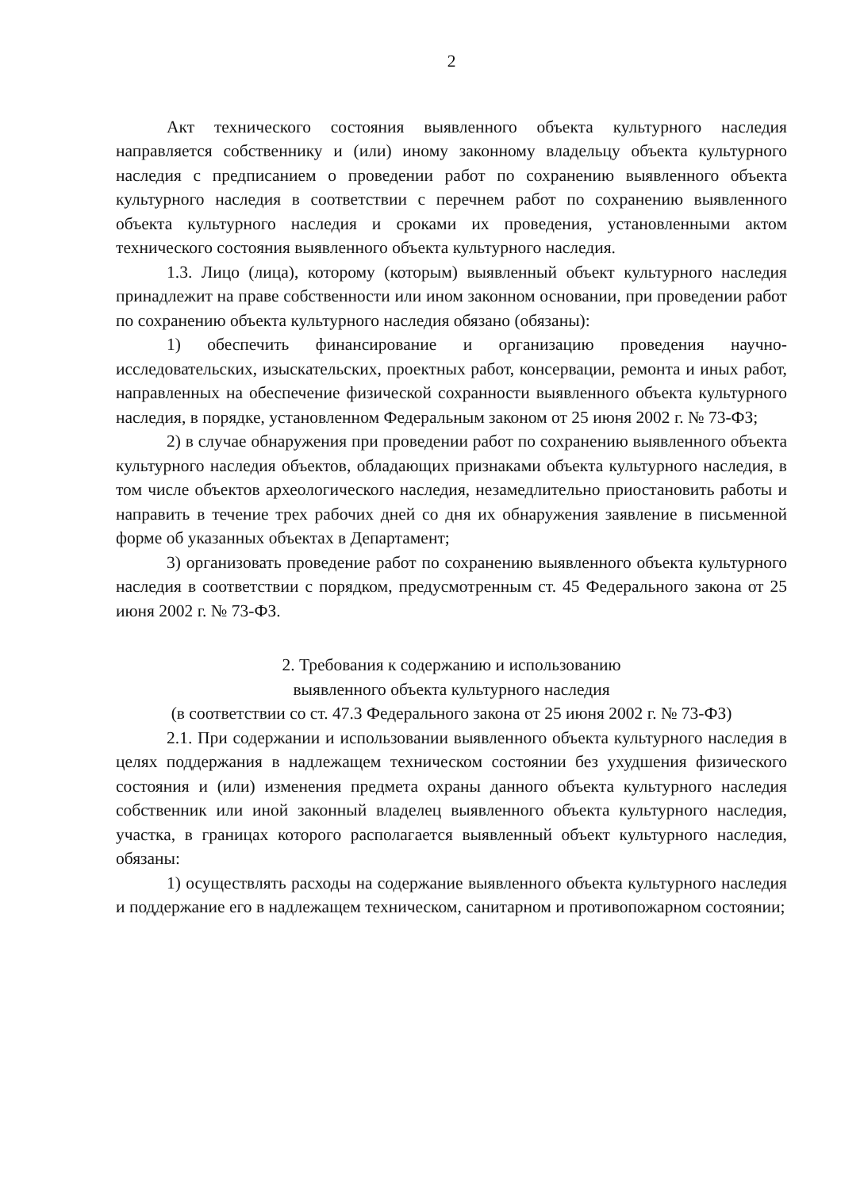2
Акт технического состояния выявленного объекта культурного наследия направляется собственнику и (или) иному законному владельцу объекта культурного наследия с предписанием о проведении работ по сохранению выявленного объекта культурного наследия в соответствии с перечнем работ по сохранению выявленного объекта культурного наследия и сроками их проведения, установленными актом технического состояния выявленного объекта культурного наследия.
1.3. Лицо (лица), которому (которым) выявленный объект культурного наследия принадлежит на праве собственности или ином законном основании, при проведении работ по сохранению объекта культурного наследия обязано (обязаны):
1) обеспечить финансирование и организацию проведения научно-исследовательских, изыскательских, проектных работ, консервации, ремонта и иных работ, направленных на обеспечение физической сохранности выявленного объекта культурного наследия, в порядке, установленном Федеральным законом от 25 июня 2002 г. № 73-ФЗ;
2) в случае обнаружения при проведении работ по сохранению выявленного объекта культурного наследия объектов, обладающих признаками объекта культурного наследия, в том числе объектов археологического наследия, незамедлительно приостановить работы и направить в течение трех рабочих дней со дня их обнаружения заявление в письменной форме об указанных объектах в Департамент;
3) организовать проведение работ по сохранению выявленного объекта культурного наследия в соответствии с порядком, предусмотренным ст. 45 Федерального закона от 25 июня 2002 г. № 73-ФЗ.
2. Требования к содержанию и использованию
выявленного объекта культурного наследия
(в соответствии со ст. 47.3 Федерального закона от 25 июня 2002 г. № 73-ФЗ)
2.1. При содержании и использовании выявленного объекта культурного наследия в целях поддержания в надлежащем техническом состоянии без ухудшения физического состояния и (или) изменения предмета охраны данного объекта культурного наследия собственник или иной законный владелец выявленного объекта культурного наследия, участка, в границах которого располагается выявленный объект культурного наследия, обязаны:
1) осуществлять расходы на содержание выявленного объекта культурного наследия и поддержание его в надлежащем техническом, санитарном и противопожарном состоянии;